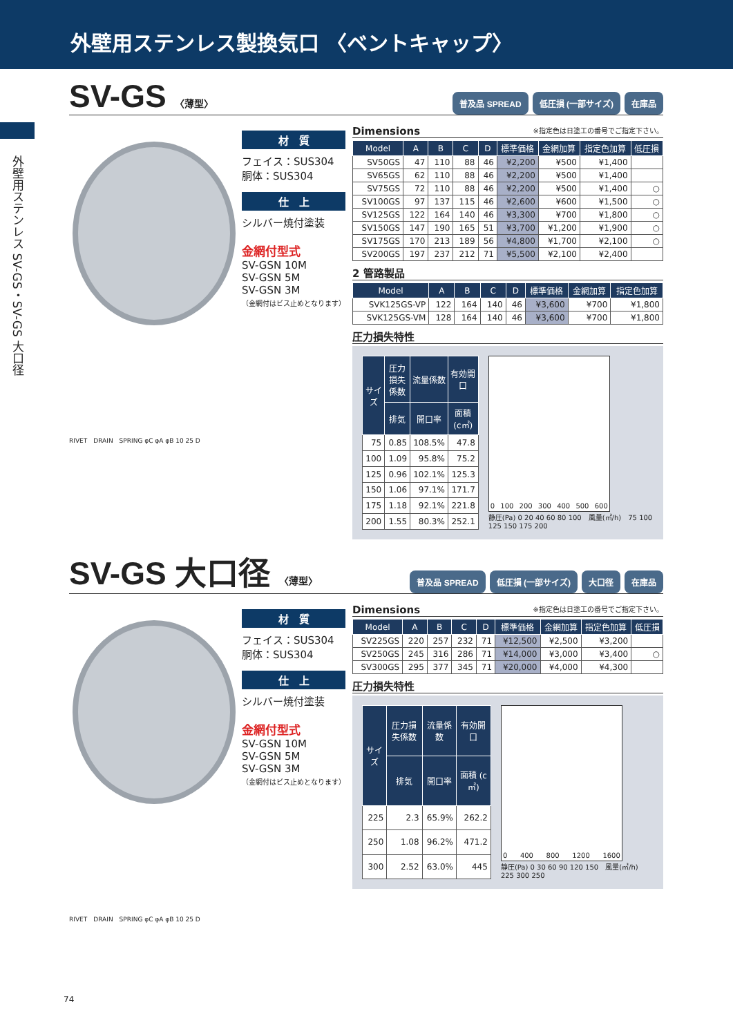外壁用ステンレス製換気口 〈ベントキャップ〉
外壁用ステンレス SV-GS・SV-GS 大口径
SV-GS 〈薄型〉 普及品 SPREAD 低圧損 (一部サイズ) 在庫品
RIVET　DRAIN　SPRING φC φA φB 10 25 D
材　質
フェイス：SUS304
胴体：SUS304
仕　上
シルバー焼付塗装
金網付型式
SV-GSN 10M
SV-GSN 5M
SV-GSN 3M
（金網付はビス止めとなります）
Dimensions ※指定色は日塗工の番号でご指定下さい。
| Model | A | B | C | D | 標準価格 | 金網加算 | 指定色加算 | 低圧損 |
| --- | --- | --- | --- | --- | --- | --- | --- | --- |
| SV50GS | 47 | 110 | 88 | 46 | ¥2,200 | ¥500 | ¥1,400 | |
| SV65GS | 62 | 110 | 88 | 46 | ¥2,200 | ¥500 | ¥1,400 | |
| SV75GS | 72 | 110 | 88 | 46 | ¥2,200 | ¥500 | ¥1,400 | ○ |
| SV100GS | 97 | 137 | 115 | 46 | ¥2,600 | ¥600 | ¥1,500 | ○ |
| SV125GS | 122 | 164 | 140 | 46 | ¥3,300 | ¥700 | ¥1,800 | ○ |
| SV150GS | 147 | 190 | 165 | 51 | ¥3,700 | ¥1,200 | ¥1,900 | ○ |
| SV175GS | 170 | 213 | 189 | 56 | ¥4,800 | ¥1,700 | ¥2,100 | ○ |
| SV200GS | 197 | 237 | 212 | 71 | ¥5,500 | ¥2,100 | ¥2,400 | |
2 管路製品
| Model | A | B | C | D | 標準価格 | 金網加算 | 指定色加算 |
| --- | --- | --- | --- | --- | --- | --- | --- |
| SVK125GS-VP | 122 | 164 | 140 | 46 | ¥3,600 | ¥700 | ¥1,800 |
| SVK125GS-VM | 128 | 164 | 140 | 46 | ¥3,600 | ¥700 | ¥1,800 |
圧力損失特性
| サイズ | 圧力損失係数 | 流量係数 | 有効開口 |
| --- | --- | --- | --- |
| | 排気 | 開口率 | 面積 (c㎡) |
| 75 | 0.85 | 108.5% | 47.8 |
| 100 | 1.09 | 95.8% | 75.2 |
| 125 | 0.96 | 102.1% | 125.3 |
| 150 | 1.06 | 97.1% | 171.7 |
| 175 | 1.18 | 92.1% | 221.8 |
| 200 | 1.55 | 80.3% | 252.1 |
0 100 200 300 400 500 600
静圧(Pa) 0 20 40 60 80 100　風量(㎥/h)　75 100 125 150 175 200
SV-GS 大口径 〈薄型〉 普及品 SPREAD 低圧損 (一部サイズ) 大口径 在庫品
RIVET　DRAIN　SPRING φC φA φB 10 25 D
材　質
フェイス：SUS304
胴体：SUS304
仕　上
シルバー焼付塗装
金網付型式
SV-GSN 10M
SV-GSN 5M
SV-GSN 3M
（金網付はビス止めとなります）
Dimensions ※指定色は日塗工の番号でご指定下さい。
| Model | A | B | C | D | 標準価格 | 金網加算 | 指定色加算 | 低圧損 |
| --- | --- | --- | --- | --- | --- | --- | --- | --- |
| SV225GS | 220 | 257 | 232 | 71 | ¥12,500 | ¥2,500 | ¥3,200 | |
| SV250GS | 245 | 316 | 286 | 71 | ¥14,000 | ¥3,000 | ¥3,400 | ○ |
| SV300GS | 295 | 377 | 345 | 71 | ¥20,000 | ¥4,000 | ¥4,300 | |
圧力損失特性
| サイズ | 圧力損失係数 | 流量係数 | 有効開口 |
| --- | --- | --- | --- |
| | 排気 | 開口率 | 面積 (c㎡) |
| 225 | 2.3 | 65.9% | 262.2 |
| 250 | 1.08 | 96.2% | 471.2 |
| 300 | 2.52 | 63.0% | 445 |
0 400 800 1200 1600
静圧(Pa) 0 30 60 90 120 150　風量(㎥/h)　225 300 250
74